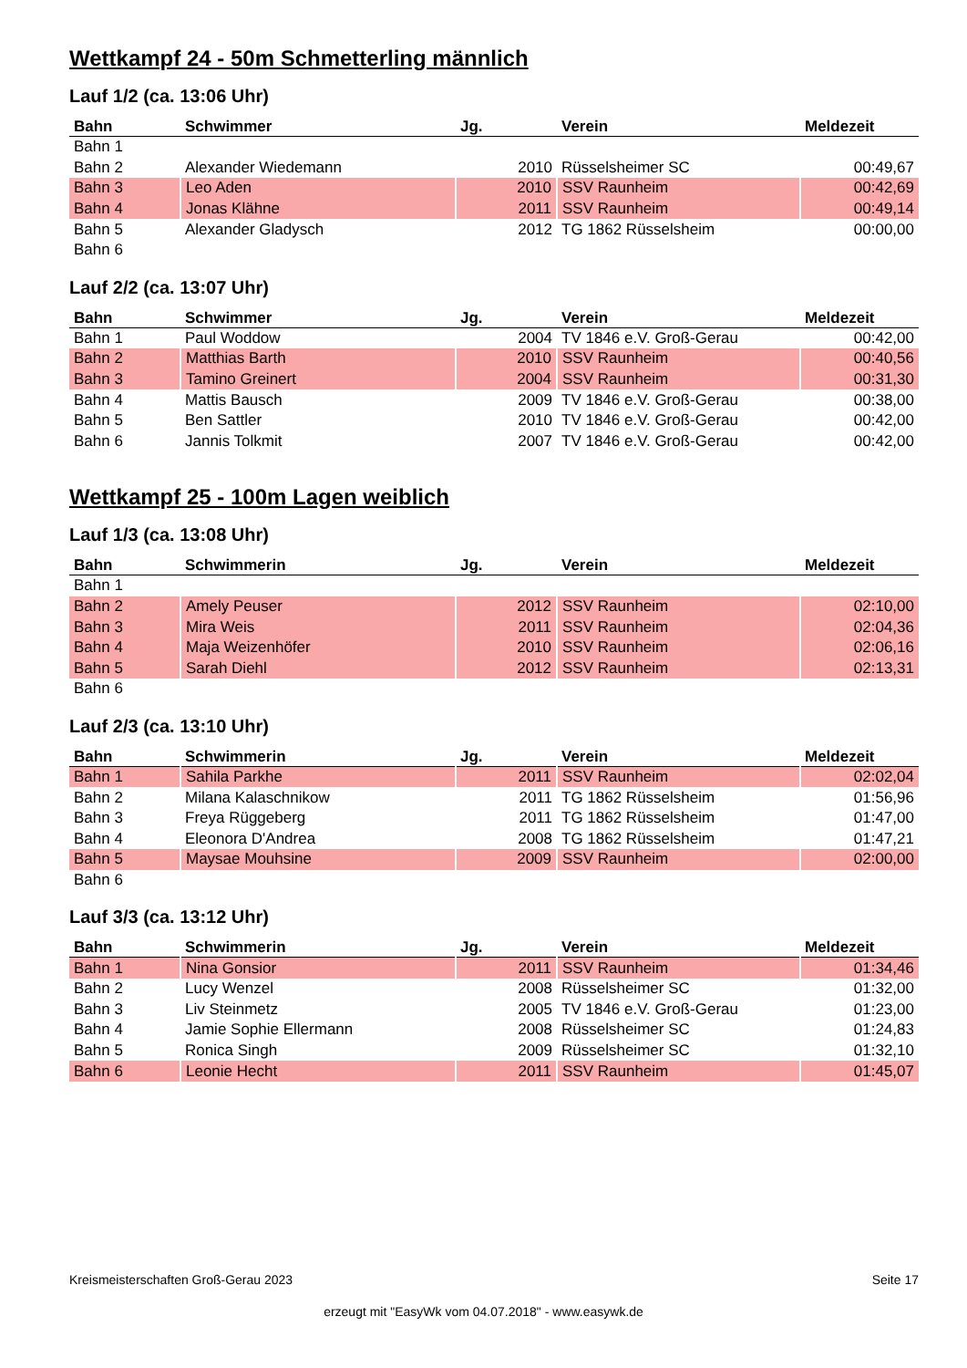Wettkampf 24 - 50m Schmetterling männlich
Lauf 1/2 (ca. 13:06 Uhr)
| Bahn | Schwimmer | Jg. | Verein | Meldezeit |
| --- | --- | --- | --- | --- |
| Bahn 1 | | | | |
| Bahn 2 | Alexander Wiedemann | 2010 | Rüsselsheimer SC | 00:49,67 |
| Bahn 3 | Leo Aden | 2010 | SSV Raunheim | 00:42,69 |
| Bahn 4 | Jonas Klähne | 2011 | SSV Raunheim | 00:49,14 |
| Bahn 5 | Alexander Gladysch | 2012 | TG 1862 Rüsselsheim | 00:00,00 |
| Bahn 6 | | | | |
Lauf 2/2 (ca. 13:07 Uhr)
| Bahn | Schwimmer | Jg. | Verein | Meldezeit |
| --- | --- | --- | --- | --- |
| Bahn 1 | Paul Woddow | 2004 | TV 1846 e.V. Groß-Gerau | 00:42,00 |
| Bahn 2 | Matthias Barth | 2010 | SSV Raunheim | 00:40,56 |
| Bahn 3 | Tamino Greinert | 2004 | SSV Raunheim | 00:31,30 |
| Bahn 4 | Mattis Bausch | 2009 | TV 1846 e.V. Groß-Gerau | 00:38,00 |
| Bahn 5 | Ben Sattler | 2010 | TV 1846 e.V. Groß-Gerau | 00:42,00 |
| Bahn 6 | Jannis Tolkmit | 2007 | TV 1846 e.V. Groß-Gerau | 00:42,00 |
Wettkampf 25 - 100m Lagen weiblich
Lauf 1/3 (ca. 13:08 Uhr)
| Bahn | Schwimmerin | Jg. | Verein | Meldezeit |
| --- | --- | --- | --- | --- |
| Bahn 1 | | | | |
| Bahn 2 | Amely Peuser | 2012 | SSV Raunheim | 02:10,00 |
| Bahn 3 | Mira Weis | 2011 | SSV Raunheim | 02:04,36 |
| Bahn 4 | Maja Weizenhöfer | 2010 | SSV Raunheim | 02:06,16 |
| Bahn 5 | Sarah Diehl | 2012 | SSV Raunheim | 02:13,31 |
| Bahn 6 | | | | |
Lauf 2/3 (ca. 13:10 Uhr)
| Bahn | Schwimmerin | Jg. | Verein | Meldezeit |
| --- | --- | --- | --- | --- |
| Bahn 1 | Sahila Parkhe | 2011 | SSV Raunheim | 02:02,04 |
| Bahn 2 | Milana Kalaschnikow | 2011 | TG 1862 Rüsselsheim | 01:56,96 |
| Bahn 3 | Freya Rüggeberg | 2011 | TG 1862 Rüsselsheim | 01:47,00 |
| Bahn 4 | Eleonora D'Andrea | 2008 | TG 1862 Rüsselsheim | 01:47,21 |
| Bahn 5 | Maysae Mouhsine | 2009 | SSV Raunheim | 02:00,00 |
| Bahn 6 | | | | |
Lauf 3/3 (ca. 13:12 Uhr)
| Bahn | Schwimmerin | Jg. | Verein | Meldezeit |
| --- | --- | --- | --- | --- |
| Bahn 1 | Nina Gonsior | 2011 | SSV Raunheim | 01:34,46 |
| Bahn 2 | Lucy Wenzel | 2008 | Rüsselsheimer SC | 01:32,00 |
| Bahn 3 | Liv Steinmetz | 2005 | TV 1846 e.V. Groß-Gerau | 01:23,00 |
| Bahn 4 | Jamie Sophie Ellermann | 2008 | Rüsselsheimer SC | 01:24,83 |
| Bahn 5 | Ronica Singh | 2009 | Rüsselsheimer SC | 01:32,10 |
| Bahn 6 | Leonie Hecht | 2011 | SSV Raunheim | 01:45,07 |
Kreismeisterschaften Groß-Gerau 2023 Seite 17
erzeugt mit "EasyWk vom 04.07.2018" - www.easywk.de